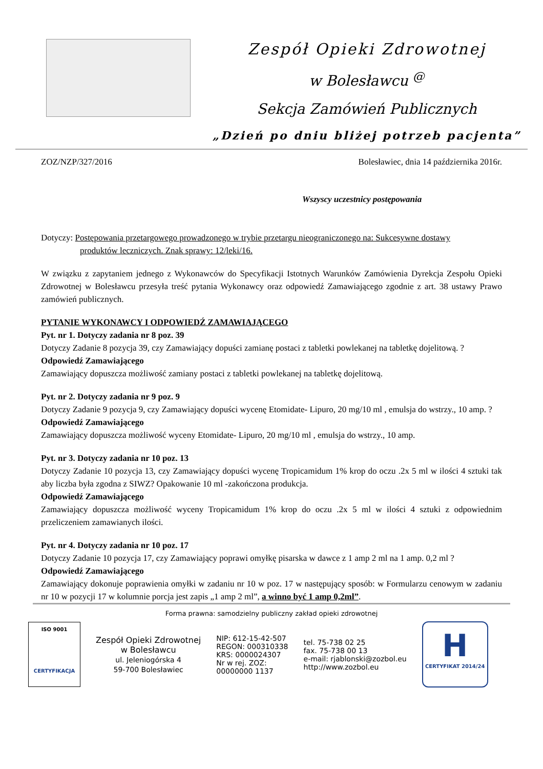Zespół Opieki Zdrowotnej
w Bolesławcu <sup>@</sup>
Sekcja Zamówień Publicznych
„Dzień po dniu bliżej potrzeb pacjenta”
ZOZ/NZP/327/2016 Bolesławiec, dnia 14 października 2016r.
Wszyscy uczestnicy postępowania
Dotyczy: Postępowania przetargowego prowadzonego w trybie przetargu nieograniczonego na: Sukcesywne dostawy
produktów leczniczych. Znak sprawy: 12/leki/16.
W związku z zapytaniem jednego z Wykonawców do Specyfikacji Istotnych Warunków Zamówienia Dyrekcja Zespołu Opieki Zdrowotnej w Bolesławcu przesyła treść pytania Wykonawcy oraz odpowiedź Zamawiającego zgodnie z art. 38 ustawy Prawo zamówień publicznych.
PYTANIE WYKONAWCY I ODPOWIEDŹ ZAMAWIAJĄCEGO
Pyt. nr 1. Dotyczy zadania nr 8 poz. 39
Dotyczy Zadanie 8 pozycja 39, czy Zamawiający dopuści zamianę postaci z tabletki powlekanej na tabletkę dojelitową. ?
Odpowiedź Zamawiającego
Zamawiający dopuszcza możliwość zamiany postaci z tabletki powlekanej na tabletkę dojelitową.
Pyt. nr 2. Dotyczy zadania nr 9 poz. 9
Dotyczy Zadanie 9 pozycja 9, czy Zamawiający dopuści wycenę Etomidate- Lipuro, 20 mg/10 ml , emulsja do wstrzy., 10 amp. ?
Odpowiedź Zamawiającego
Zamawiający dopuszcza możliwość wyceny Etomidate- Lipuro, 20 mg/10 ml , emulsja do wstrzy., 10 amp.
Pyt. nr 3. Dotyczy zadania nr 10 poz. 13
Dotyczy Zadanie 10 pozycja 13, czy Zamawiający dopuści wycenę Tropicamidum 1% krop do oczu .2x 5 ml w ilości 4 sztuki tak aby liczba była zgodna z SIWZ? Opakowanie 10 ml -zakończona produkcja.
Odpowiedź Zamawiającego
Zamawiający dopuszcza możliwość wyceny Tropicamidum 1% krop do oczu .2x 5 ml w ilości 4 sztuki z odpowiednim przeliczeniem zamawianych ilości.
Pyt. nr 4. Dotyczy zadania nr 10 poz. 17
Dotyczy Zadanie 10 pozycja 17, czy Zamawiający poprawi omyłkę pisarska w dawce z 1 amp 2 ml na 1 amp. 0,2 ml ?
Odpowiedź Zamawiającego
Zamawiający dokonuje poprawienia omyłki w zadaniu nr 10 w poz. 17 w następujący sposób: w Formularzu cenowym w zadaniu nr 10 w pozycji 17 w kolumnie porcja jest zapis „1 amp 2 ml”, a winno być 1 amp 0,2ml”.
Forma prawna: samodzielny publiczny zakład opieki zdrowotnej
ISO 9001
CERTYFIKACJA
Zespół Opieki Zdrowotnej
w Bolesławcu
ul. Jeleniogórska 4
59-700 Bolesławiec
NIP: 612-15-42-507
REGON: 000310338
KRS: 0000024307
Nr w rej. ZOZ:
00000000 1137
tel. 75-738 02 25
fax. 75-738 00 13
e-mail: rjablonski@zozbol.eu
http://www.zozbol.eu
H
CERTYFIKAT 2014/24